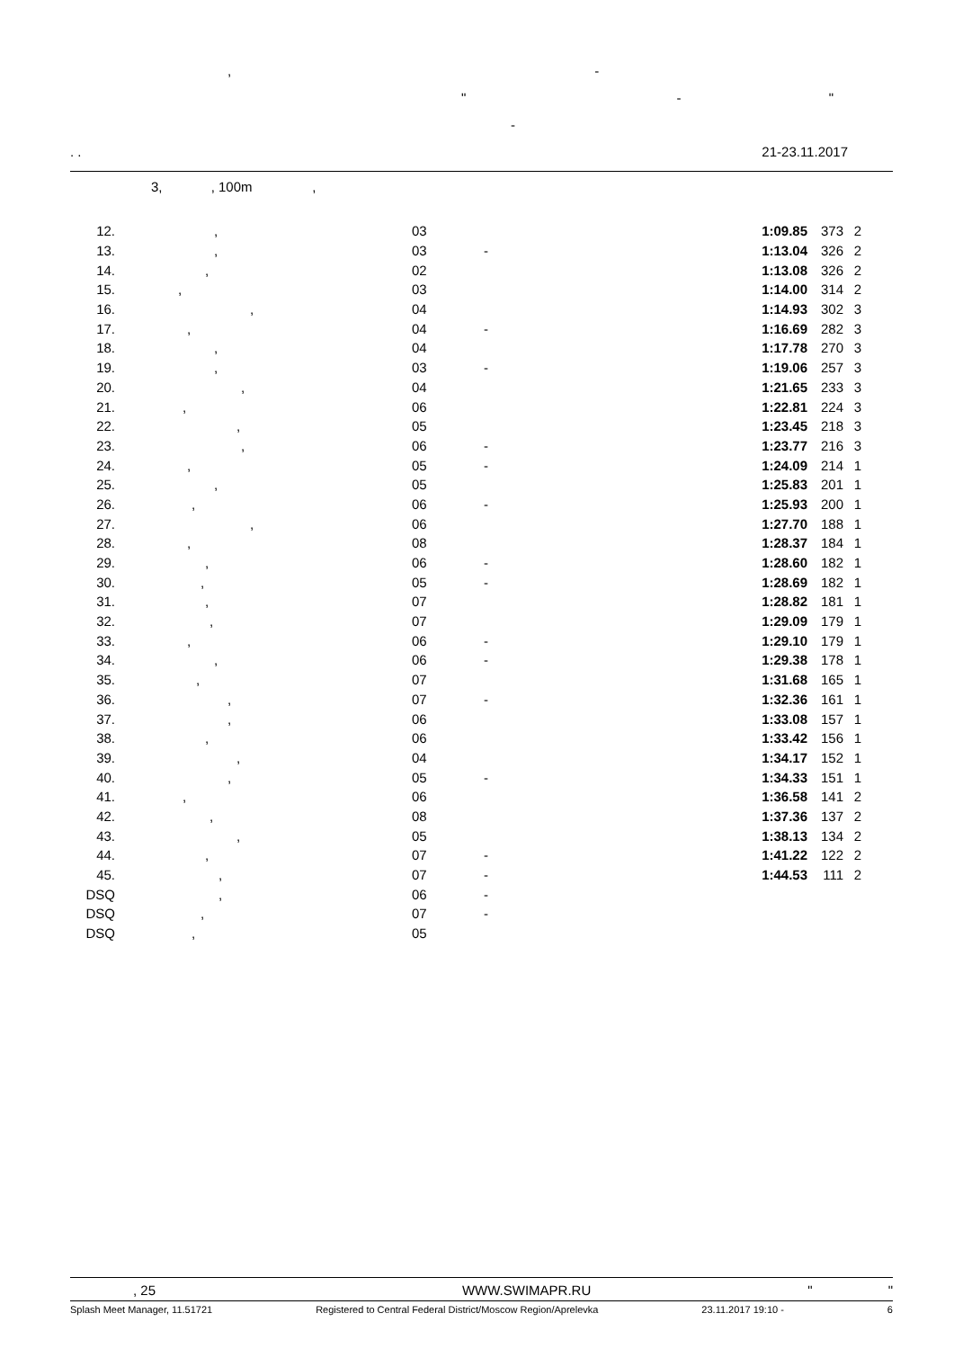, -
" - "
-
. . 21-23.11.2017
3, , 100m ,
| 12. | , | 03 | | 1:09.85 | 373 | 2 |
| 13. | , | 03 | - | 1:13.04 | 326 | 2 |
| 14. | , | 02 | | 1:13.08 | 326 | 2 |
| 15. | , | 03 | | 1:14.00 | 314 | 2 |
| 16. | , | 04 | | 1:14.93 | 302 | 3 |
| 17. | , | 04 | - | 1:16.69 | 282 | 3 |
| 18. | , | 04 | | 1:17.78 | 270 | 3 |
| 19. | , | 03 | - | 1:19.06 | 257 | 3 |
| 20. | , | 04 | | 1:21.65 | 233 | 3 |
| 21. | , | 06 | | 1:22.81 | 224 | 3 |
| 22. | , | 05 | | 1:23.45 | 218 | 3 |
| 23. | , | 06 | - | 1:23.77 | 216 | 3 |
| 24. | , | 05 | - | 1:24.09 | 214 | 1 |
| 25. | , | 05 | | 1:25.83 | 201 | 1 |
| 26. | , | 06 | - | 1:25.93 | 200 | 1 |
| 27. | , | 06 | | 1:27.70 | 188 | 1 |
| 28. | , | 08 | | 1:28.37 | 184 | 1 |
| 29. | , | 06 | - | 1:28.60 | 182 | 1 |
| 30. | , | 05 | - | 1:28.69 | 182 | 1 |
| 31. | , | 07 | | 1:28.82 | 181 | 1 |
| 32. | , | 07 | | 1:29.09 | 179 | 1 |
| 33. | , | 06 | - | 1:29.10 | 179 | 1 |
| 34. | , | 06 | - | 1:29.38 | 178 | 1 |
| 35. | , | 07 | | 1:31.68 | 165 | 1 |
| 36. | , | 07 | - | 1:32.36 | 161 | 1 |
| 37. | , | 06 | | 1:33.08 | 157 | 1 |
| 38. | , | 06 | | 1:33.42 | 156 | 1 |
| 39. | , | 04 | | 1:34.17 | 152 | 1 |
| 40. | , | 05 | - | 1:34.33 | 151 | 1 |
| 41. | , | 06 | | 1:36.58 | 141 | 2 |
| 42. | , | 08 | | 1:37.36 | 137 | 2 |
| 43. | , | 05 | | 1:38.13 | 134 | 2 |
| 44. | , | 07 | - | 1:41.22 | 122 | 2 |
| 45. | , | 07 | - | 1:44.53 | 111 | 2 |
| DSQ | , | 06 | - | | | |
| DSQ | , | 07 | - | | | |
| DSQ | , | 05 | | | | |
, 25 WWW.SWIMAPR.RU " "
Splash Meet Manager, 11.51721 Registered to Central Federal District/Moscow Region/Aprelevka 23.11.2017 19:10 - 6